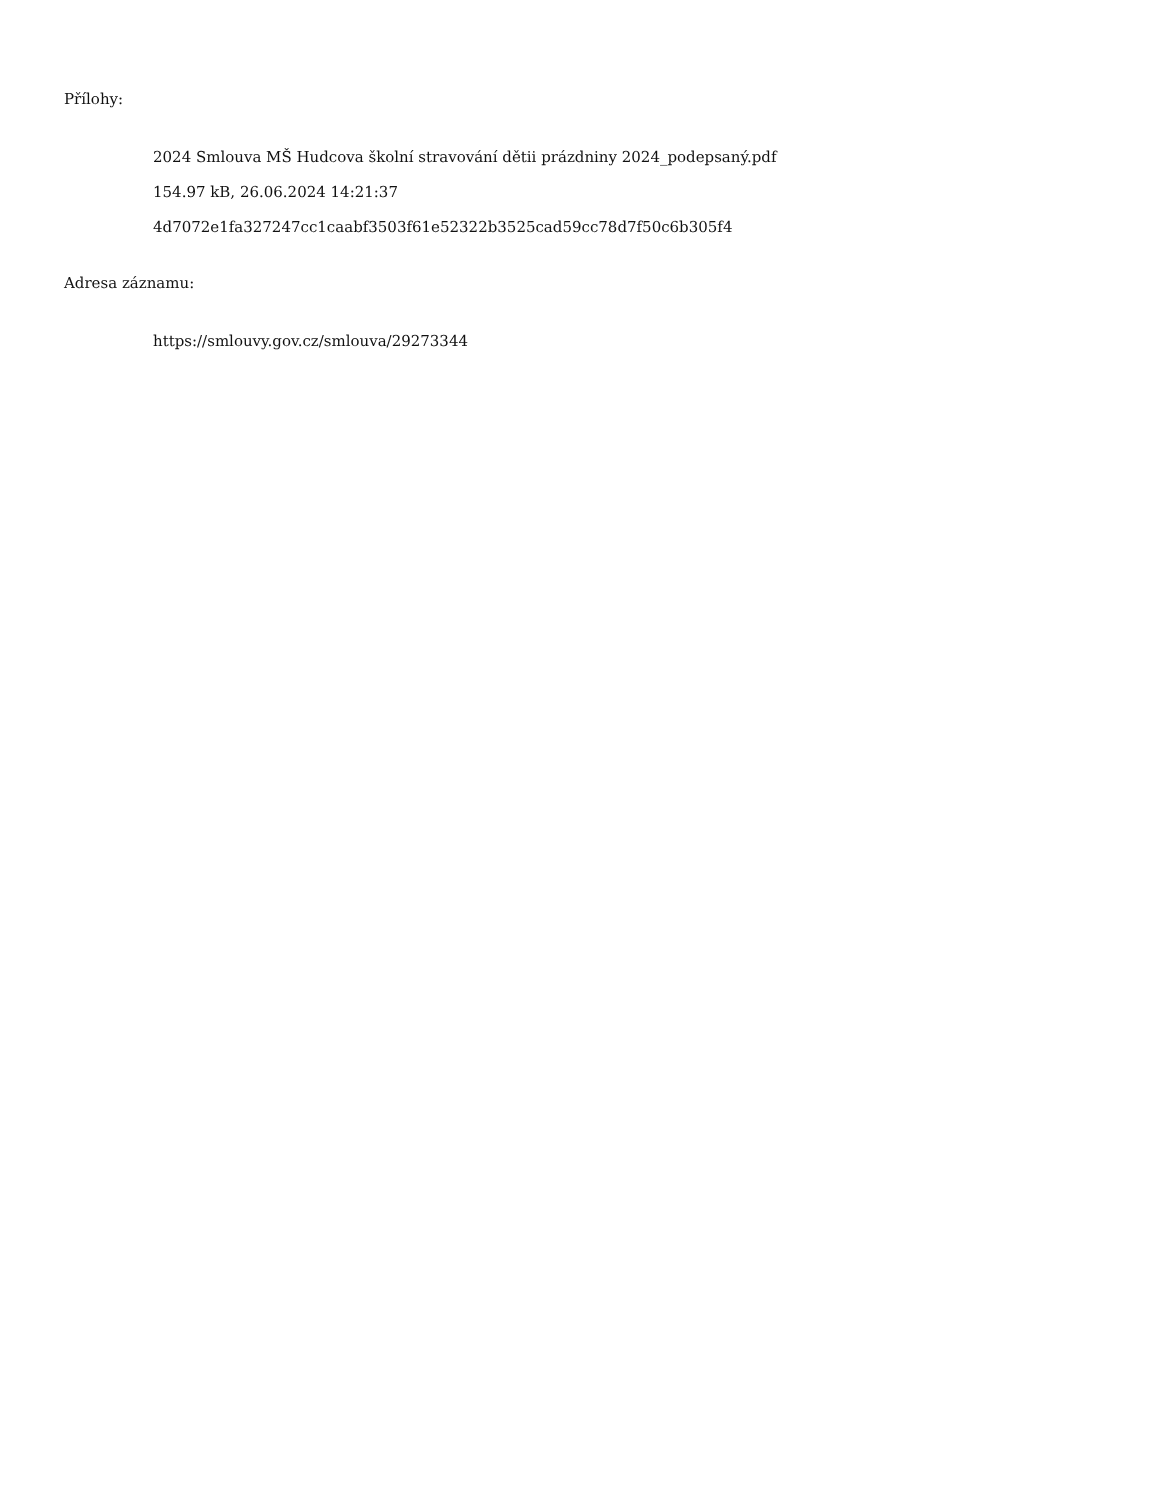Přílohy:
2024 Smlouva MŠ Hudcova školní stravování dětii prázdniny 2024_podepsaný.pdf
154.97 kB, 26.06.2024 14:21:37
4d7072e1fa327247cc1caabf3503f61e52322b3525cad59cc78d7f50c6b305f4
Adresa záznamu:
https://smlouvy.gov.cz/smlouva/29273344